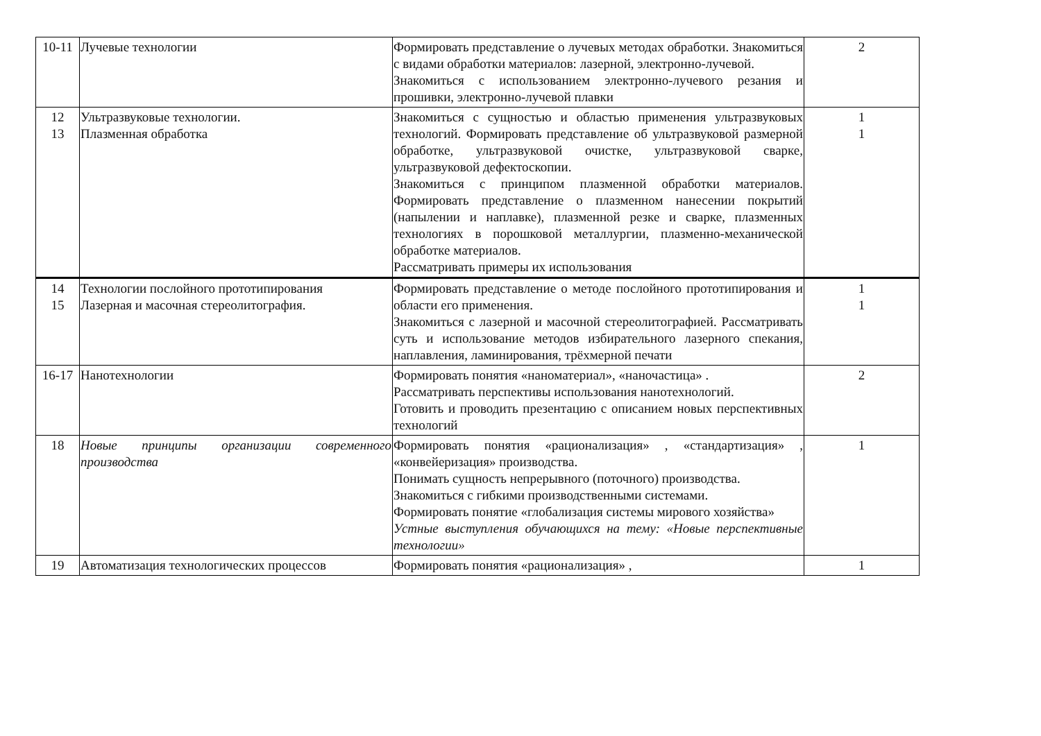| 10-11 | Лучевые технологии | Формировать представление о лучевых методах обработки. Знакомиться с видами обработки материалов: лазерной, электронно-лучевой. Знакомиться с использованием электронно-лучевого резания и прошивки, электронно-лучевой плавки | 2 |
| 12 13 | Ультразвуковые технологии. Плазменная обработка | Знакомиться с сущностью и областью применения ультразвуковых технологий. Формировать представление об ультразвуковой размерной обработке, ультразвуковой очистке, ультразвуковой сварке, ультразвуковой дефектоскопии. Знакомиться с принципом плазменной обработки материалов. Формировать представление о плазменном нанесении покрытий (напылении и наплавке), плазменной резке и сварке, плазменных технологиях в порошковой металлургии, плазменно-механической обработке материалов. Рассматривать примеры их использования | 1 1 |
| 14 15 | Технологии послойного прототипирования Лазерная и масочная стереолитография. | Формировать представление о методе послойного прототипирования и области его применения. Знакомиться с лазерной и масочной стереолитографией. Рассматривать суть и использование методов избирательного лазерного спекания, наплавления, ламинирования, трёхмерной печати | 1 1 |
| 16-17 | Нанотехнологии | Формировать понятия «наноматериал», «наночастица» . Рассматривать перспективы использования нанотехнологий. Готовить и проводить презентацию с описанием новых перспективных технологий | 2 |
| 18 | Новые принципы организации современного производства | Формировать понятия «рационализация» , «стандартизация» , «конвейеризация» производства. Понимать сущность непрерывного (поточного) производства. Знакомиться с гибкими производственными системами. Формировать понятие «глобализация системы мирового хозяйства» Устные выступления обучающихся на тему: «Новые перспективные технологии» | 1 |
| 19 | Автоматизация технологических процессов | Формировать понятия «рационализация» , | 1 |